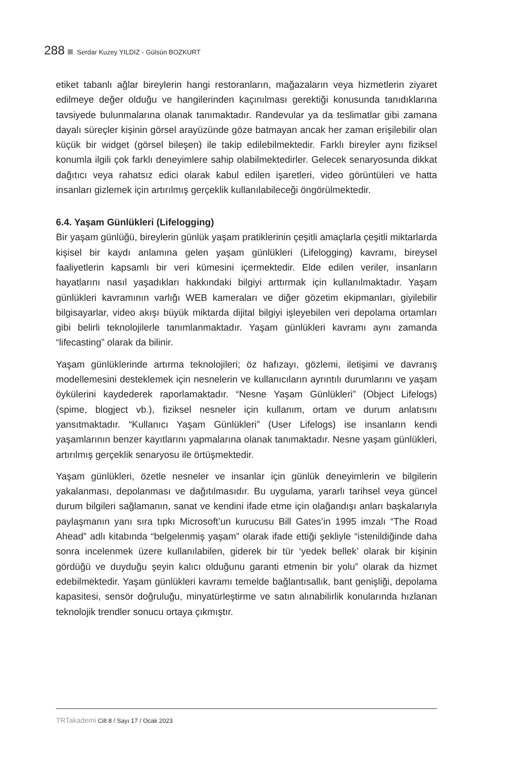288 Serdar Kuzey YILDIZ - Gülsün BOZKURT
etiket tabanlı ağlar bireylerin hangi restoranların, mağazaların veya hizmetlerin ziyaret edilmeye değer olduğu ve hangilerinden kaçınılması gerektiği konusunda tanıdıklarına tavsiyede bulunmalarına olanak tanımaktadır. Randevular ya da teslimatlar gibi zamana dayalı süreçler kişinin görsel arayüzünde göze batmayan ancak her zaman erişilebilir olan küçük bir widget (görsel bileşen) ile takip edilebilmektedir. Farklı bireyler aynı fiziksel konumla ilgili çok farklı deneyimlere sahip olabilmektedirler. Gelecek senaryosunda dikkat dağıtıcı veya rahatsız edici olarak kabul edilen işaretleri, video görüntüleri ve hatta insanları gizlemek için artırılmış gerçeklik kullanılabileceği öngörülmektedir.
6.4. Yaşam Günlükleri (Lifelogging)
Bir yaşam günlüğü, bireylerin günlük yaşam pratiklerinin çeşitli amaçlarla çeşitli miktarlarda kişisel bir kaydı anlamına gelen yaşam günlükleri (Lifelogging) kavramı, bireysel faaliyetlerin kapsamlı bir veri kümesini içermektedir. Elde edilen veriler, insanların hayatlarını nasıl yaşadıkları hakkındaki bilgiyi arttırmak için kullanılmaktadır. Yaşam günlükleri kavramının varlığı WEB kameraları ve diğer gözetim ekipmanları, giyilebilir bilgisayarlar, video akışı büyük miktarda dijital bilgiyi işleyebilen veri depolama ortamları gibi belirli teknolojilerle tanımlanmaktadır. Yaşam günlükleri kavramı aynı zamanda “lifecasting” olarak da bilinir.
Yaşam günlüklerinde artırma teknolojileri; öz hafızayı, gözlemi, iletişimi ve davranış modellemesini desteklemek için nesnelerin ve kullanıcıların ayrıntılı durumlarını ve yaşam öykülerini kaydederek raporlamaktadır. “Nesne Yaşam Günlükleri” (Object Lifelogs) (spime, blogject vb.), fiziksel nesneler için kullanım, ortam ve durum anlatısını yansıtmaktadır. “Kullanıcı Yaşam Günlükleri” (User Lifelogs) ise insanların kendi yaşamlarının benzer kayıtlarını yapmalarına olanak tanımaktadır. Nesne yaşam günlükleri, artırılmış gerçeklik senaryosu ile örtüşmektedir.
Yaşam günlükleri, özetle nesneler ve insanlar için günlük deneyimlerin ve bilgilerin yakalanması, depolanması ve dağıtılmasıdır. Bu uygulama, yararlı tarihsel veya güncel durum bilgileri sağlamanın, sanat ve kendini ifade etme için olağandışı anları başkalarıyla paylaşmanın yanı sıra tıpkı Microsoft’un kurucusu Bill Gates’in 1995 imzalı “The Road Ahead” adlı kitabında “belgelenmiş yaşam” olarak ifade ettiği şekliyle “istenildiğinde daha sonra incelenmek üzere kullanılabilen, giderek bir tür ‘yedek bellek’ olarak bir kişinin gördüğü ve duyduğu şeyin kalıcı olduğunu garanti etmenin bir yolu” olarak da hizmet edebilmektedir. Yaşam günlükleri kavramı temelde bağlantısallık, bant genişliği, depolama kapasitesi, sensör doğruluğu, minyatürleştirme ve satın alınabilirlik konularında hızlanan teknolojik trendler sonucu ortaya çıkmıştır.
TRTakademi Cilt 8 / Sayı 17 / Ocak 2023